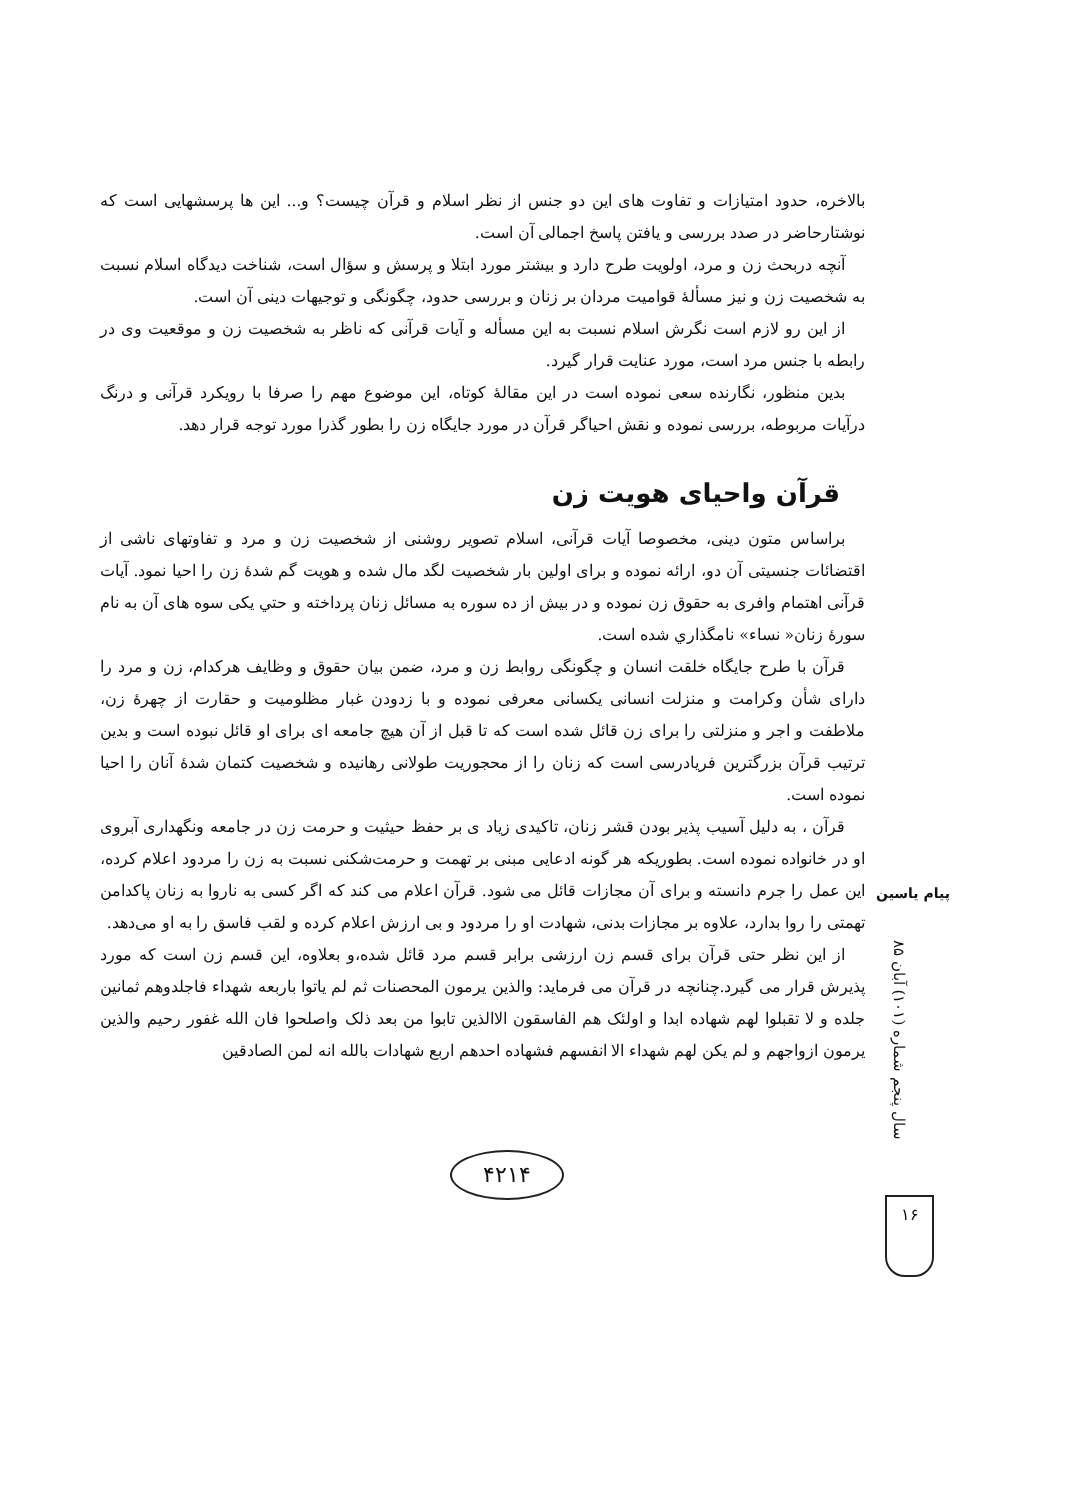بالاخره، حدود امتیازات و تفاوت های این دو جنس از نظر اسلام و قرآن چیست؟ و... این ها پرسشهایی است که نوشتارحاضر در صدد بررسی و یافتن پاسخ اجمالی آن است.
آنچه دربحث زن و مرد، اولویت طرح دارد و بیشتر مورد ابتلا و پرسش و سؤال است، شناخت دیدگاه اسلام نسبت به شخصیت زن و نیز مسألهٔ قوامیت مردان بر زنان و بررسی حدود، چگونگی و توجیهات دینی آن است.
از این رو لازم است نگرش اسلام نسبت به این مسأله و آیات قرآنی که ناظر به شخصیت زن و موقعیت وی در رابطه با جنس مرد است، مورد عنایت قرار گیرد.
بدین منظور، نگارنده سعی نموده است در این مقالهٔ کوتاه، این موضوع مهم را صرفا با رویکرد قرآنی و درنگ درآیات مربوطه، بررسی نموده و نقش احیاگر قرآن در مورد جایگاه زن را بطور گذرا مورد توجه قرار دهد.
قرآن واحیای هویت زن
براساس متون دینی، مخصوصا آیات قرآنی، اسلام تصویر روشنی از شخصیت زن و مرد و تفاوتهای ناشی از اقتضائات جنسیتی آن دو، ارائه نموده و برای اولین بار شخصیت لگد مال شده و هویت گم شدهٔ زن را احیا نمود. آیات قرآنی اهتمام وافری به حقوق زن نموده و در بیش از ده سوره به مسائل زنان پرداخته و حتي يكى سوه های آن به نام سورهٔ زنان« نساء» نامگذاري شده است.
قرآن با طرح جایگاه خلقت انسان و چگونگی روابط زن و مرد، ضمن بیان حقوق و وظایف هرکدام، زن و مرد را دارای شأن وکرامت و منزلت انسانی یکسانی معرفی نموده و با زدودن غبار مظلومیت و حقارت از چهرهٔ زن، ملاطفت و اجر و منزلتی را برای زن قائل شده است که تا قبل از آن هیچ جامعه ای برای او قائل نبوده است و بدین ترتیب قرآن بزرگترین فریادرسی است که زنان را از محجوریت طولانی رهانیده و شخصیت کتمان شدهٔ آنان را احیا نموده است.
قرآن ، به دلیل آسیب پذیر بودن قشر زنان، تاکیدی زیاد ی بر حفظ حیثیت و حرمت زن در جامعه ونگهداری آبروی او در خانواده نموده است. بطوریکه هر گونه ادعایی مبنی بر تهمت و حرمت‌شکنی نسبت به زن را مردود اعلام کرده، این عمل را جرم دانسته و برای آن مجازات قائل می شود. قرآن اعلام می کند که اگر کسی به ناروا به زنان پاکدامن تهمتی را روا بدارد، علاوه بر مجازات بدنی، شهادت او را مردود و بی ارزش اعلام کرده و لقب فاسق را به او می‌دهد.
از این نظر حتی قرآن برای قسم زن ارزشی برابر قسم مرد قائل شده،و بعلاوه، این قسم زن است که مورد پذیرش قرار می گیرد.چنانچه در قرآن می فرماید: والذین یرمون المحصنات ثم لم یاتوا باربعه شهداء فاجلدوهم ثمانین جلده و لا تقبلوا لهم شهاده ابدا و اولئک هم الفاسقون الاالذین تابوا من بعد ذلک واصلحوا فان الله غفور رحیم والذین یرمون ازواجهم و لم یکن لهم شهداء الا انفسهم فشهاده احدهم اربع شهادات بالله انه لمن الصادقین
پیام یاسین
سال پنجم شماره (۱۰۱) آبان ۸۵
۱۶
۴۲۱۴